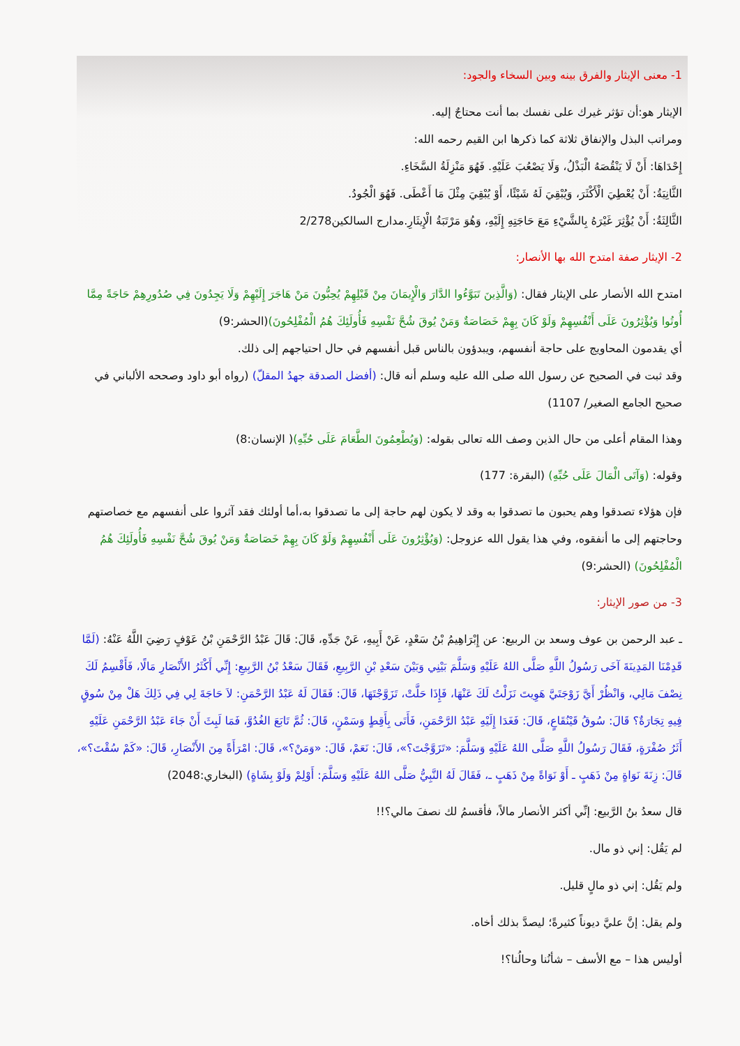1- معنى الإيثار والفرق بينه وبين السخاء والجود:
الإيثار هو:أن تؤثر غيرك على نفسك بما أنت محتاجٌ إليه.
ومراتب البذل والإنفاق ثلاثة كما ذكرها ابن القيم رحمه الله:
إِحْدَاهَا: أَنْ لَا يَنْقُصَهُ الْبَذْلُ، وَلَا يَصْعُبَ عَلَيْهِ. فَهُوَ مَنْزِلَةُ السَّخَاءِ.
الثَّانِيَةُ: أَنْ يُعْطِيَ الْأَكْثَرَ، وَيُبْقِيَ لَهُ شَيْئًا، أَوْ يُبْقِيَ مِثْلَ مَا أَعْطَى. فَهُوَ الْجُودُ.
الثَّالِثَةُ: أَنْ يُؤْثِرَ غَيْرَهُ بِالشَّيْءِ مَعَ حَاجَتِهِ إِلَيْهِ، وَهُوَ مَرْتَبَةُ الْإِيثَارِ.مدارج السالكين2/278
2- الإيثار صفة امتدح الله بها الأنصار:
امتدح الله الأنصار على الإيثار فقال: (وَالَّذِينَ تَبَوَّءُوا الدَّارَ وَالْإِيمَانَ مِنْ قَبْلِهِمْ يُحِبُّونَ مَنْ هَاجَرَ إِلَيْهِمْ وَلَا يَجِدُونَ فِي صُدُورِهِمْ حَاجَةً مِمَّا أُوتُوا وَيُؤْثِرُونَ عَلَى أَنْفُسِهِمْ وَلَوْ كَانَ بِهِمْ خَصَاصَةٌ وَمَنْ يُوقَ شُحَّ نَفْسِهِ فَأُولَئِكَ هُمُ الْمُفْلِحُونَ)(الحشر:9)
أي يقدمون المحاويج على حاجة أنفسهم، ويبدؤون بالناس قبل أنفسهم في حال احتياجهم إلى ذلك.
وقد ثبت في الصحيح عن رسول الله صلى الله عليه وسلم أنه قال: (أفضل الصدقة جهدُ المقلّ) (رواه أبو داود وصححه الألباني في صحيح الجامع الصغير/ 1107)
وهذا المقام أعلى من حال الذين وصف الله تعالى بقوله: (وَيُطْعِمُونَ الطَّعَامَ عَلَى حُبِّهِ)( الإنسان:8)
وقوله: (وَآتَى الْمَالَ عَلَى حُبِّهِ) (البقرة: 177)
فإن هؤلاء تصدقوا وهم يحبون ما تصدقوا به وقد لا يكون لهم حاجة إلى ما تصدقوا به،أما أولئك فقد آثروا على أنفسهم مع خصاصتهم وحاجتهم إلى ما أنفقوه، وفي هذا يقول الله عزوجل: (وَيُؤْثِرُونَ عَلَى أَنْفُسِهِمْ وَلَوْ كَانَ بِهِمْ خَصَاصَةٌ وَمَنْ يُوقَ شُحَّ نَفْسِهِ فَأُولَئِكَ هُمُ الْمُفْلِحُونَ) (الحشر:9)
3- من صور الإيثار:
ـ عبد الرحمن بن عوف وسعد بن الربيع: عن إِبْرَاهِيمُ بْنُ سَعْدٍ، عَنْ أَبِيهِ، عَنْ جَدِّهِ، قَالَ: قَالَ عَبْدُ الرَّحْمَنِ بْنُ عَوْفٍ رَضِيَ اللَّهُ عَنْهُ: (لَمَّا قَدِمْنَا المَدِينَةَ آخَى رَسُولُ اللَّهِ صَلَّى اللهُ عَلَيْهِ وَسَلَّمَ بَيْنِي وَبَيْنَ سَعْدِ بْنِ الرَّبِيعِ، فَقَالَ سَعْدُ بْنُ الرَّبِيعِ: إِنِّي أَكْثَرُ الأَنْصَارِ مَالًا، فَأَقْسِمُ لَكَ نِصْفَ مَالِي، وَانْظُرْ أَيَّ زَوْجَتَيَّ هَوِيتَ نَزَلْتُ لَكَ عَنْهَا، فَإِذَا حَلَّتْ، تَزَوَّجْتَهَا، قَالَ: فَقَالَ لَهُ عَبْدُ الرَّحْمَنِ: لاَ حَاجَةَ لِي فِي ذَلِكَ هَلْ مِنْ سُوقٍ فِيهِ تِجَارَةٌ؟ قَالَ: سُوقُ قَيْنُقَاعٍ، قَالَ: فَغَدَا إِلَيْهِ عَبْدُ الرَّحْمَنِ، فَأَتَى بِأَقِطٍ وَسَمْنٍ، قَالَ: ثُمَّ تَابَعَ الغُدُوَّ، فَمَا لَبِثَ أَنْ جَاءَ عَبْدُ الرَّحْمَنِ عَلَيْهِ أَثَرُ صُفْرَةٍ، فَقَالَ رَسُولُ اللَّهِ صَلَّى اللهُ عَلَيْهِ وَسَلَّمَ: «تَزَوَّجْتَ؟»، قَالَ: نَعَمْ، قَالَ: «وَمَنْ؟»، قَالَ: امْرَأَةً مِنَ الأَنْصَارِ، قَالَ: «كَمْ سُقْتَ؟»، قَالَ: زِنَةَ نَوَاةٍ مِنْ ذَهَبٍ ـ أَوْ نَوَاةً مِنْ ذَهَبٍ ـ، فَقَالَ لَهُ النَّبِيُّ صَلَّى اللهُ عَلَيْهِ وَسَلَّمَ: أَوْلِمْ وَلَوْ بِشَاةٍ) (البخاري:2048)
قال سعدُ بنُ الرَّبيع: إنِّي أكثر الأنصار مالاً، فأقسمُ لك نصفَ مالي؟!!
لم يَقُل: إني ذو مال.
ولم يَقُل: إني ذو مالٍ قليل.
ولم يقل: إنَّ عليَّ ديوناً كثيرةً؛ ليصدَّ بذلك أخاه.
أوليس هذا – مع الأسف – شأنُنا وحالُنا؟!